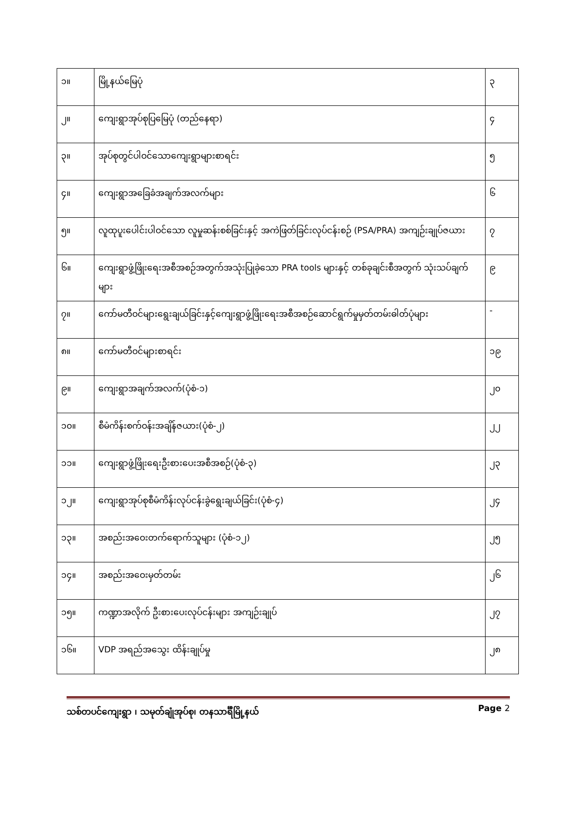| ၁။ | မြို့နယ်မြေပုံ | ၃ |
| ၂။ | ကျေးရွာအုပ်စုပြမြေပုံ (တည်နေရာ) | ၄ |
| ၃။ | အုပ်စုတွင်ပါဝင်သောကျေးရွာများစာရင်း | ၅ |
| ၄။ | ကျေးရွာအခြေခံအချက်အလက်များ | ၆ |
| ၅။ | လူထုပူးပေါင်းပါဝင်သော လူမှုဆန်းစစ်ခြင်းနှင့် အကဲဖြတ်ခြင်းလုပ်ငန်းစဉ် (PSA/PRA) အကျဉ်းချုပ်ဇယား | ၇ |
| ၆။ | ကျေးရွာဖွံ့ဖြိုးရေးအစီအစဉ်အတွက်အသုံးပြုခဲ့သော PRA tools များနှင့် တစ်ခုချင်းစီအတွက် သုံးသပ်ချက်များ | ၉ |
| ၇။ | ကော်မတီဝင်များရွေးချယ်ခြင်းနှင့်ကျေးရွာဖွံ့ဖြိုးရေးအစီအစဉ်ဆောင်ရွက်မှုမှတ်တမ်းဓါတ်ပုံများ | - |
| ၈။ | ကော်မတီဝင်များစာရင်း | ၁၉ |
| ၉။ | ကျေးရွာအချက်အလက်(ပုံစံ-၁) | ၂၀ |
| ၁၀။ | စီမံကိန်းစက်ဝန်းအချိန်ဇယား(ပုံစံ-၂) | ၂၂ |
| ၁၁။ | ကျေးရွာဖွံ့ဖြိုးရေးဦးစားပေးအစီအစဉ်(ပုံစံ-၃) | ၂၃ |
| ၁၂။ | ကျေးရွာအုပ်စုစီမံကိန်းလုပ်ငန်းခွဲရွေးချယ်ခြင်း(ပုံစံ-၄) | ၂၄ |
| ၁၃။ | အစည်းအဝေးတက်ရောက်သူများ (ပုံစံ-၁၂) | ၂၅ |
| ၁၄။ | အစည်းအဝေးမှတ်တမ်း | ၂၆ |
| ၁၅။ | ကဏ္ဍာအလိုက် ဦးစားပေးလုပ်ငန်းများ အကျဉ်းချုပ် | ၂၇ |
| ၁၆။ | VDP အရည်အသွေး ထိန်းချုပ်မှု | ၂၈ |
သစ်တပင်ကျေးရွာ ၊ သမုတ်ချုံအုပ်စု၊ တနသာင်္ရီမြို့နယ် Page 2